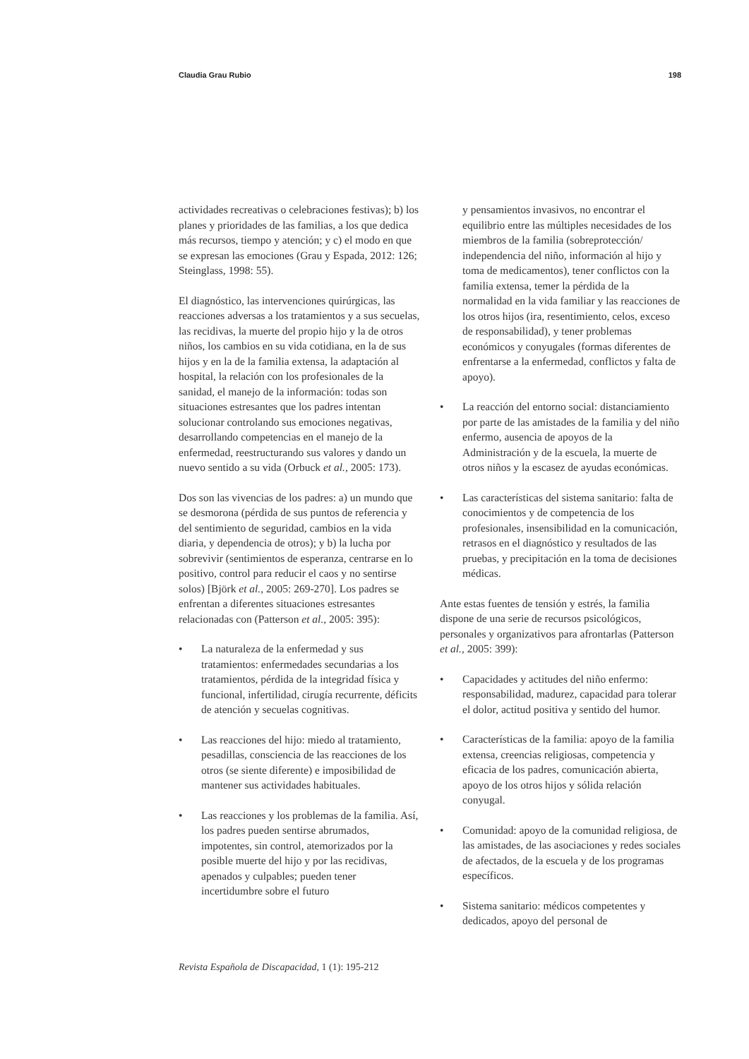Claudia Grau Rubio 198
actividades recreativas o celebraciones festivas); b) los planes y prioridades de las familias, a los que dedica más recursos, tiempo y atención; y c) el modo en que se expresan las emociones (Grau y Espada, 2012: 126; Steinglass, 1998: 55).
El diagnóstico, las intervenciones quirúrgicas, las reacciones adversas a los tratamientos y a sus secuelas, las recidivas, la muerte del propio hijo y la de otros niños, los cambios en su vida cotidiana, en la de sus hijos y en la de la familia extensa, la adaptación al hospital, la relación con los profesionales de la sanidad, el manejo de la información: todas son situaciones estresantes que los padres intentan solucionar controlando sus emociones negativas, desarrollando competencias en el manejo de la enfermedad, reestructurando sus valores y dando un nuevo sentido a su vida (Orbuck et al., 2005: 173).
Dos son las vivencias de los padres: a) un mundo que se desmorona (pérdida de sus puntos de referencia y del sentimiento de seguridad, cambios en la vida diaria, y dependencia de otros); y b) la lucha por sobrevivir (sentimientos de esperanza, centrarse en lo positivo, control para reducir el caos y no sentirse solos) [Björk et al., 2005: 269-270]. Los padres se enfrentan a diferentes situaciones estresantes relacionadas con (Patterson et al., 2005: 395):
• La naturaleza de la enfermedad y sus tratamientos: enfermedades secundarias a los tratamientos, pérdida de la integridad física y funcional, infertilidad, cirugía recurrente, déficits de atención y secuelas cognitivas.
• Las reacciones del hijo: miedo al tratamiento, pesadillas, consciencia de las reacciones de los otros (se siente diferente) e imposibilidad de mantener sus actividades habituales.
• Las reacciones y los problemas de la familia. Así, los padres pueden sentirse abrumados, impotentes, sin control, atemorizados por la posible muerte del hijo y por las recidivas, apenados y culpables; pueden tener incertidumbre sobre el futuro
y pensamientos invasivos, no encontrar el equilibrio entre las múltiples necesidades de los miembros de la familia (sobreprotección/ independencia del niño, información al hijo y toma de medicamentos), tener conflictos con la familia extensa, temer la pérdida de la normalidad en la vida familiar y las reacciones de los otros hijos (ira, resentimiento, celos, exceso de responsabilidad), y tener problemas económicos y conyugales (formas diferentes de enfrentarse a la enfermedad, conflictos y falta de apoyo).
• La reacción del entorno social: distanciamiento por parte de las amistades de la familia y del niño enfermo, ausencia de apoyos de la Administración y de la escuela, la muerte de otros niños y la escasez de ayudas económicas.
• Las características del sistema sanitario: falta de conocimientos y de competencia de los profesionales, insensibilidad en la comunicación, retrasos en el diagnóstico y resultados de las pruebas, y precipitación en la toma de decisiones médicas.
Ante estas fuentes de tensión y estrés, la familia dispone de una serie de recursos psicológicos, personales y organizativos para afrontarlas (Patterson et al., 2005: 399):
• Capacidades y actitudes del niño enfermo: responsabilidad, madurez, capacidad para tolerar el dolor, actitud positiva y sentido del humor.
• Características de la familia: apoyo de la familia extensa, creencias religiosas, competencia y eficacia de los padres, comunicación abierta, apoyo de los otros hijos y sólida relación conyugal.
• Comunidad: apoyo de la comunidad religiosa, de las amistades, de las asociaciones y redes sociales de afectados, de la escuela y de los programas específicos.
• Sistema sanitario: médicos competentes y dedicados, apoyo del personal de
Revista Española de Discapacidad, 1 (1): 195-212